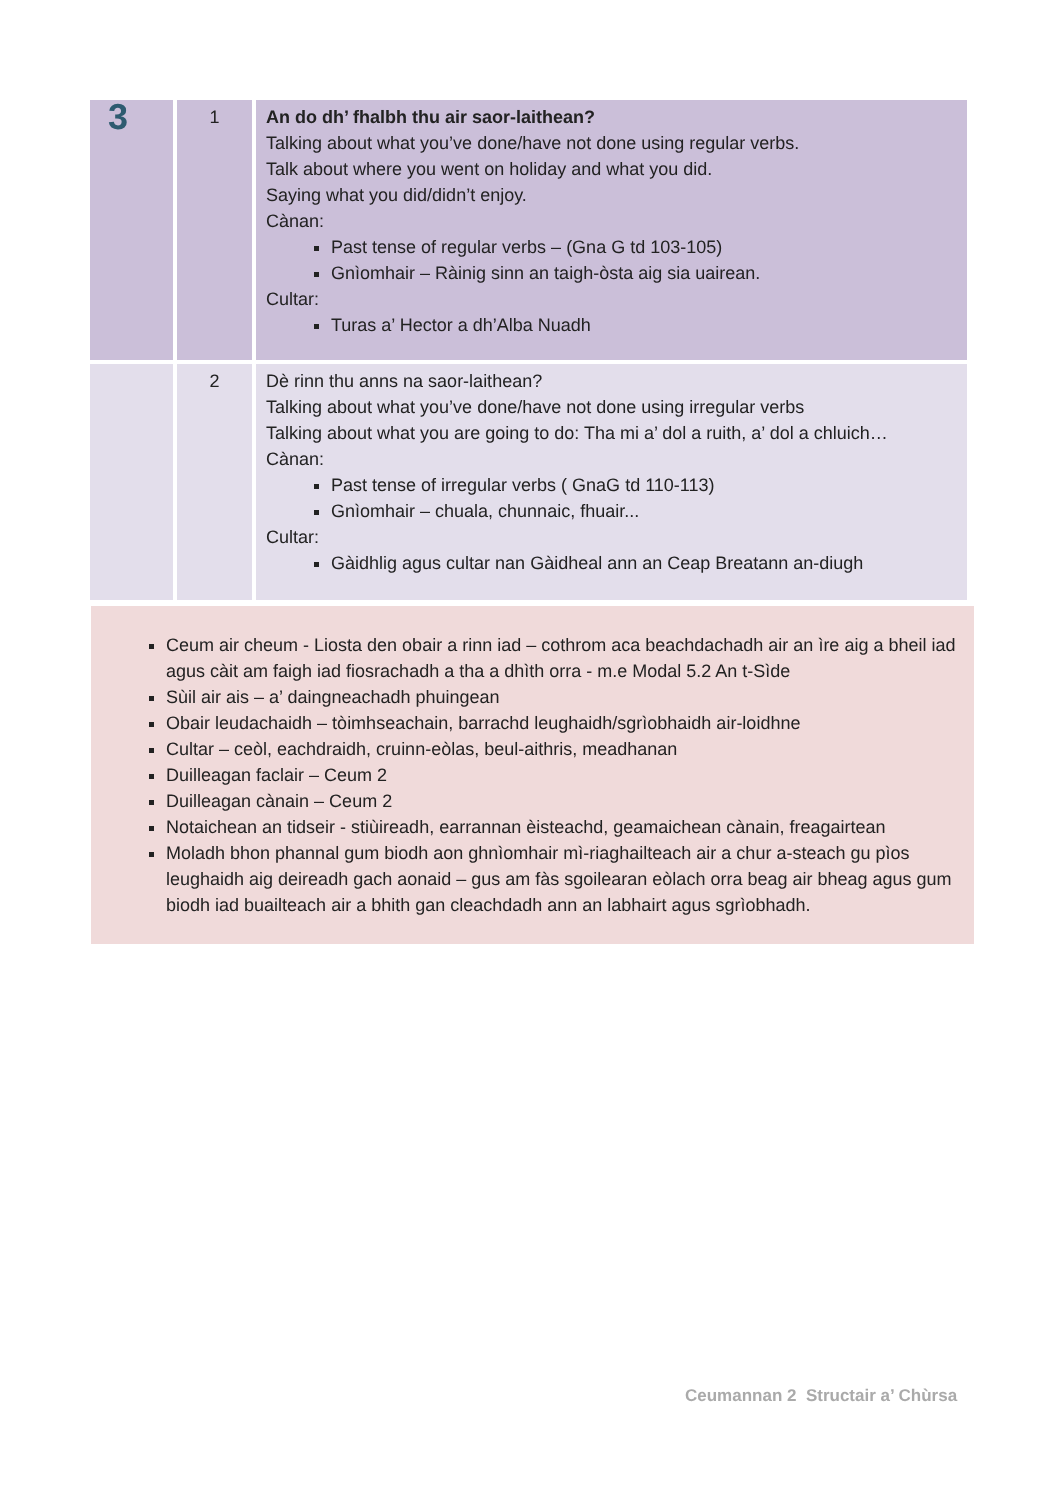| 3 | 1 | An do dh’ fhalbh thu air saor-laithean? Talking about what you’ve done/have not done using regular verbs. Talk about where you went on holiday and what you did. Saying what you did/didn’t enjoy. Cànan: Past tense of regular verbs – (Gna G td 103-105) Gnìomhair – Ràinig sinn an taigh-òsta aig sia uairean. Cultar: Turas a’ Hector a dh’Alba Nuadh |
| | 2 | Dè rinn thu anns na saor-laithean? Talking about what you’ve done/have not done using irregular verbs Talking about what you are going to do: Tha mi a’ dol a ruith, a’ dol a chluich… Cànan: Past tense of irregular verbs ( GnaG td 110-113) Gnìomhair – chuala, chunnaic, fhuair... Cultar: Gàidhlig agus cultar nan Gàidheal ann an Ceap Breatann an-diugh |
Ceum air cheum - Liosta den obair a rinn iad – cothrom aca beachdachadh air an ìre aig a bheil iad agus càit am faigh iad fiosrachadh a tha a dhìth orra - m.e Modal 5.2 An t-Sìde
Sùil air ais – a’ daingneachadh phuingean
Obair leudachaidh – tòimhseachain, barrachd leughaidh/sgrìobhaidh air-loidhne
Cultar – ceòl, eachdraidh, cruinn-eòlas, beul-aithris, meadhanan
Duilleagan faclair – Ceum 2
Duilleagan cànain – Ceum 2
Notaichean an tidseir - stiùireadh, earrannan èisteachd, geamaichean cànain, freagairtean
Moladh bhon phannal gum biodh aon ghnìomhair mì-riaghailteach air a chur a-steach gu pìos leughaidh aig deireadh gach aonaid – gus am fàs sgoilearan eòlach orra beag air bheag agus gum biodh iad buailteach air a bhith gan cleachdadh ann an labhairt agus sgrìobhadh.
Ceumannan 2 Structair a’ Chùrsa